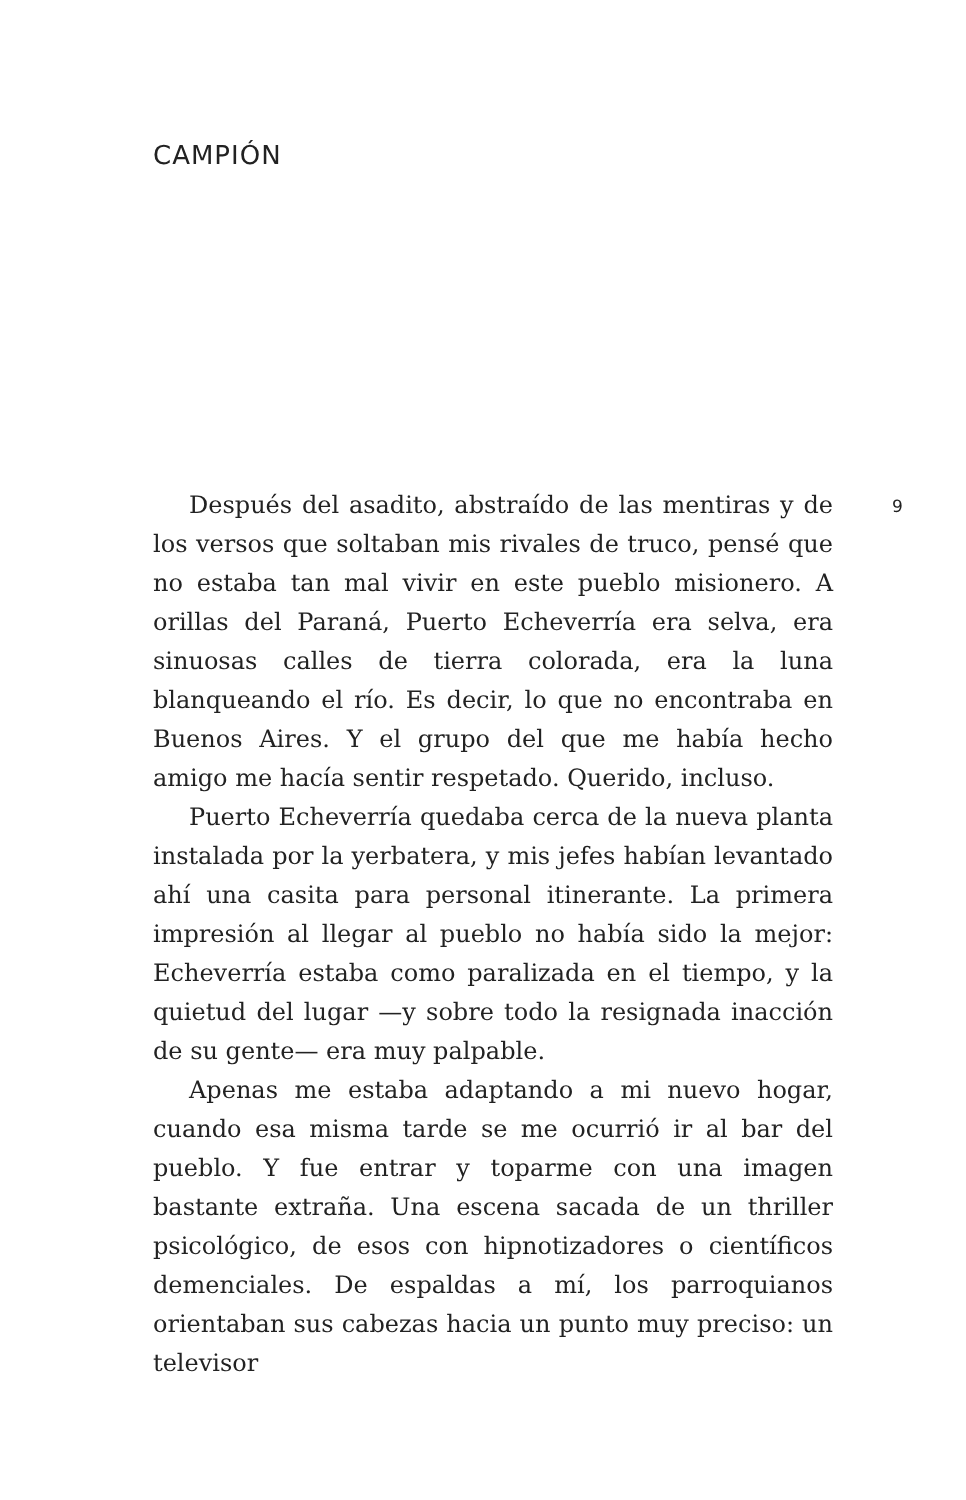CAMPIÓN
Después del asadito, abstraído de las mentiras y de los versos que soltaban mis rivales de truco, pensé que no estaba tan mal vivir en este pueblo misionero. A orillas del Paraná, Puerto Echeverría era selva, era sinuosas calles de tierra colorada, era la luna blanqueando el río. Es decir, lo que no encontraba en Buenos Aires. Y el grupo del que me había hecho amigo me hacía sentir respetado. Querido, incluso.
Puerto Echeverría quedaba cerca de la nueva planta instalada por la yerbatera, y mis jefes habían levantado ahí una casita para personal itinerante. La primera impresión al llegar al pueblo no había sido la mejor: Echeverría estaba como paralizada en el tiempo, y la quietud del lugar —y sobre todo la resignada inacción de su gente— era muy palpable.
Apenas me estaba adaptando a mi nuevo hogar, cuando esa misma tarde se me ocurrió ir al bar del pueblo. Y fue entrar y toparme con una imagen bastante extraña. Una escena sacada de un thriller psicológico, de esos con hipnotizadores o científicos demenciales. De espaldas a mí, los parroquianos orientaban sus cabezas hacia un punto muy preciso: un televisor
9